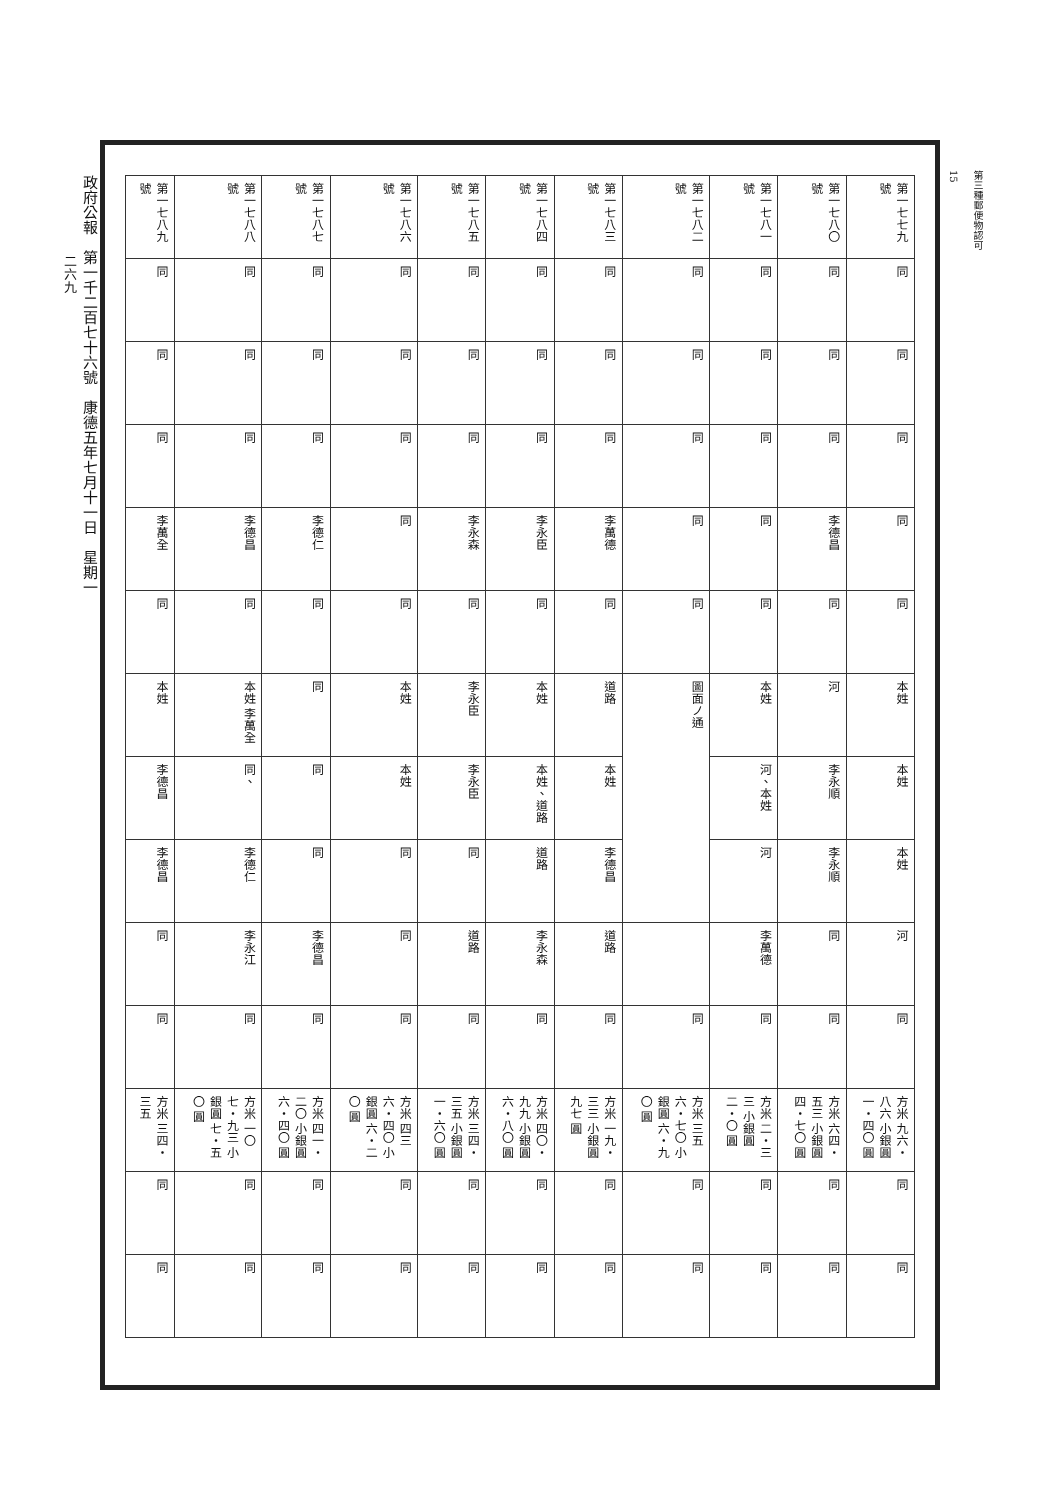政府公報　第一千二百七十六號　康德五年七月十一日　星期一
二六九
| 第一七八九號 | 第一七八八號 | 第一七八七號 | 第一七八六號 | 第一七八五號 | 第一七八四號 | 第一七八三號 | 第一七八二號 | 第一七八一號 | 第一七八〇號 | 第一七七九號 |
| 同 | 同 | 同 | 同 | 同 | 同 | 同 | 同 | 同 | 同 | 同 |
| 同 | 同 | 同 | 同 | 同 | 同 | 同 | 同 | 同 | 同 | 同 |
| 同 | 同 | 同 | 同 | 同 | 同 | 同 | 同 | 同 | 同 | 同 |
| 李萬全 | 李德昌 | 李德仁 | 同 | 李永森 | 李永臣 | 李萬德 | 同 | 同 | 李德昌 | 同 |
| 同 | 同 | 同 | 同 | 同 | 同 | 同 | 同 | 同 | 同 | 同 |
| 本姓 | 本姓 李萬全 | 同 | 本姓 | 李永臣 | 本姓 | 道路 | 圖面ノ通 | 本姓 | 河 | 本姓 |
| 李德昌 | 同、 | 同 | 本姓 | 李永臣 | 本姓、道路 | 本姓 | | 河、本姓 | 李永順 | 本姓 |
| 李德昌 | 李德仁 | 同 | 同 | 同 | 道路 | 李德昌 | | 河 | 李永順 | 本姓 |
| 同 | 李永江 | 李德昌 | 同 | 道路 | 李永森 | 道路 | | 李萬德 | 同 | 河 |
| 同 | 同 | 同 | 同 | 同 | 同 | 同 | 同 | 同 | 同 | 同 |
| 方米 三四・三五 | 方米 一〇七・九三 小銀圓 七・五〇 圓 | 方米 四一・二〇 小銀圓 六・四〇 圓 | 方米 四三六・四〇 小銀圓 六・二〇 圓 | 方米 三四・三五 小銀圓 一・六〇 圓 | 方米 四〇・九九 小銀圓 六・八〇 圓 | 方米 一九・三三 小銀圓 九七 圓 | 方米 三五六・七〇 小銀圓 六・九〇 圓 | 方米 二・三三 小銀圓 二・〇 圓 | 方米 六四・五三 小銀圓 四・七〇 圓 | 方米 九六・八六 小銀圓 一・四〇 圓 |
| 同 | 同 | 同 | 同 | 同 | 同 | 同 | 同 | 同 | 同 | 同 |
| 同 | 同 | 同 | 同 | 同 | 同 | 同 | 同 | 同 | 同 | 同 |
第三種郵便物認可
15